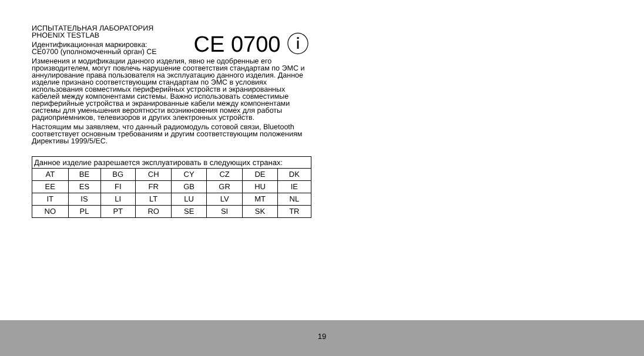ИСПЫТАТЕЛЬНАЯ ЛАБОРАТОРИЯ
PHOENIX TESTLAB
Идентификационная маркировка:
CE0700 (уполномоченный орган) CE
CE 0700 ⓘ
Изменения и модификации данного изделия, явно не одобренные его производителем, могут повлечь нарушение соответствия стандартам по ЭМС и аннулирование права пользователя на эксплуатацию данного изделия. Данное изделие признано соответствующим стандартам по ЭМС в условиях использования совместимых периферийных устройств и экранированных кабелей между компонентами системы. Важно использовать совместимые периферийные устройства и экранированные кабели между компонентами системы для уменьшения вероятности возникновения помех для работы радиоприемников, телевизоров и других электронных устройств.
Настоящим мы заявляем, что данный радиомодуль сотовой связи, Bluetooth соответствует основным требованиям и другим соответствующим положениям Директивы 1999/5/EC.
| Данное изделие разрешается эксплуатировать в следующих странах: | | | | | | | |
| AT | BE | BG | CH | CY | CZ | DE | DK |
| EE | ES | FI | FR | GB | GR | HU | IE |
| IT | IS | LI | LT | LU | LV | MT | NL |
| NO | PL | PT | RO | SE | SI | SK | TR |
19